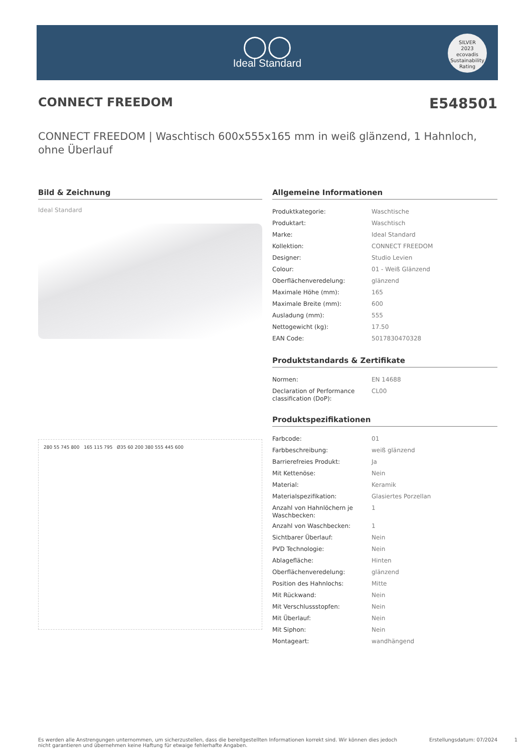◯◯
Ideal Standard
SILVER
2023
ecovadis
Sustainability Rating
CONNECT FREEDOM E548501
CONNECT FREEDOM | Waschtisch 600x555x165 mm in weiß glänzend, 1 Hahnloch, ohne Überlauf
Bild & Zeichnung
Ideal Standard
280 55 745 800 165 115 795 Ø35 60 200 380 555 445 600
Allgemeine Informationen
| Produktkategorie: | Waschtische |
| Produktart: | Waschtisch |
| Marke: | Ideal Standard |
| Kollektion: | CONNECT FREEDOM |
| Designer: | Studio Levien |
| Colour: | 01 - Weiß Glänzend |
| Oberflächenveredelung: | glänzend |
| Maximale Höhe (mm): | 165 |
| Maximale Breite (mm): | 600 |
| Ausladung (mm): | 555 |
| Nettogewicht (kg): | 17.50 |
| EAN Code: | 5017830470328 |
Produktstandards & Zertifikate
| Normen: | EN 14688 |
| Declaration of Performance classification (DoP): | CL00 |
Produktspezifikationen
| Farbcode: | 01 |
| Farbbeschreibung: | weiß glänzend |
| Barrierefreies Produkt: | Ja |
| Mit Kettenöse: | Nein |
| Material: | Keramik |
| Materialspezifikation: | Glasiertes Porzellan |
| Anzahl von Hahnlöchern je Waschbecken: | 1 |
| Anzahl von Waschbecken: | 1 |
| Sichtbarer Überlauf: | Nein |
| PVD Technologie: | Nein |
| Ablagefläche: | Hinten |
| Oberflächenveredelung: | glänzend |
| Position des Hahnlochs: | Mitte |
| Mit Rückwand: | Nein |
| Mit Verschlussstopfen: | Nein |
| Mit Überlauf: | Nein |
| Mit Siphon: | Nein |
| Montageart: | wandhängend |
Es werden alle Anstrengungen unternommen, um sicherzustellen, dass die bereitgestellten Informationen korrekt sind. Wir können dies jedoch nicht garantieren und übernehmen keine Haftung für etwaige fehlerhafte Angaben.
Erstellungsdatum: 07/2024
1